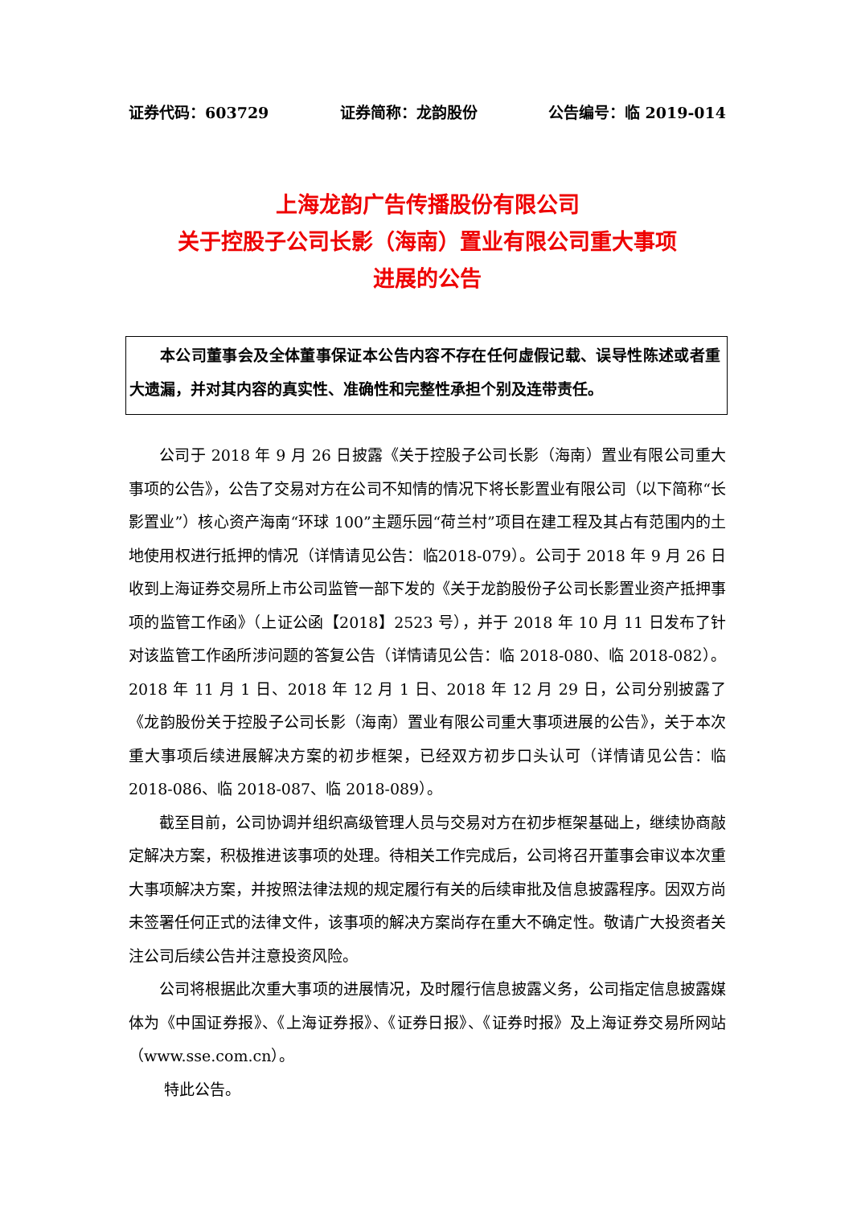证券代码：603729 证券简称：龙韵股份 公告编号：临 2019-014
上海龙韵广告传播股份有限公司
关于控股子公司长影（海南）置业有限公司重大事项
进展的公告
本公司董事会及全体董事保证本公告内容不存在任何虚假记载、误导性陈述或者重大遗漏，并对其内容的真实性、准确性和完整性承担个别及连带责任。
公司于 2018 年 9 月 26 日披露《关于控股子公司长影（海南）置业有限公司重大事项的公告》，公告了交易对方在公司不知情的情况下将长影置业有限公司（以下简称“长影置业”）核心资产海南“环球 100”主题乐园“荷兰村”项目在建工程及其占有范围内的土地使用权进行抵押的情况（详情请见公告：临2018-079）。公司于 2018 年 9 月 26 日收到上海证券交易所上市公司监管一部下发的《关于龙韵股份子公司长影置业资产抵押事项的监管工作函》（上证公函【2018】2523 号），并于 2018 年 10 月 11 日发布了针对该监管工作函所涉问题的答复公告（详情请见公告：临 2018-080、临 2018-082）。2018 年 11 月 1 日、2018 年 12 月 1 日、2018 年 12 月 29 日，公司分别披露了《龙韵股份关于控股子公司长影（海南）置业有限公司重大事项进展的公告》，关于本次重大事项后续进展解决方案的初步框架，已经双方初步口头认可（详情请见公告：临 2018-086、临 2018-087、临 2018-089）。
截至目前，公司协调并组织高级管理人员与交易对方在初步框架基础上，继续协商敲定解决方案，积极推进该事项的处理。待相关工作完成后，公司将召开董事会审议本次重大事项解决方案，并按照法律法规的规定履行有关的后续审批及信息披露程序。因双方尚未签署任何正式的法律文件，该事项的解决方案尚存在重大不确定性。敬请广大投资者关注公司后续公告并注意投资风险。
公司将根据此次重大事项的进展情况，及时履行信息披露义务，公司指定信息披露媒体为《中国证券报》、《上海证券报》、《证券日报》、《证券时报》及上海证券交易所网站（www.sse.com.cn）。
特此公告。